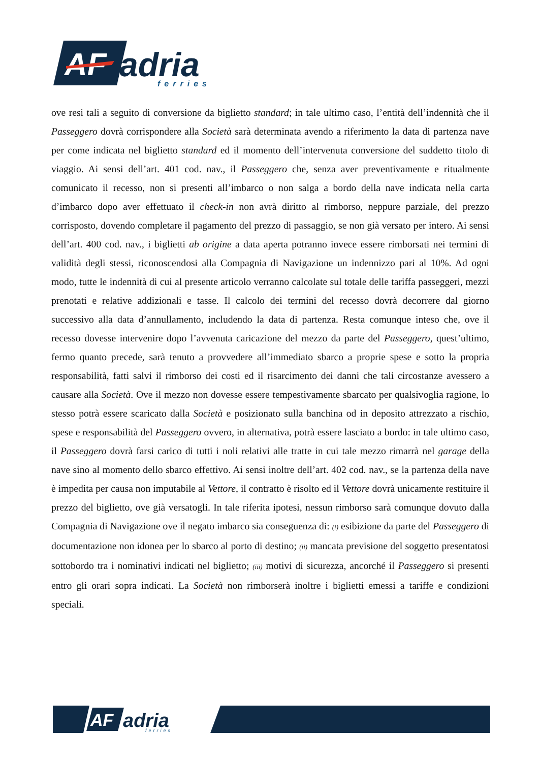AF
adria
ferries
ove resi tali a seguito di conversione da biglietto standard; in tale ultimo caso, l’entità dell’indennità che il Passeggero dovrà corrispondere alla Società sarà determinata avendo a riferimento la data di partenza nave per come indicata nel biglietto standard ed il momento dell’intervenuta conversione del suddetto titolo di viaggio. Ai sensi dell’art. 401 cod. nav., il Passeggero che, senza aver preventivamente e ritualmente comunicato il recesso, non si presenti all’imbarco o non salga a bordo della nave indicata nella carta d’imbarco dopo aver effettuato il check-in non avrà diritto al rimborso, neppure parziale, del prezzo corrisposto, dovendo completare il pagamento del prezzo di passaggio, se non già versato per intero. Ai sensi dell’art. 400 cod. nav., i biglietti ab origine a data aperta potranno invece essere rimborsati nei termini di validità degli stessi, riconoscendosi alla Compagnia di Navigazione un indennizzo pari al 10%. Ad ogni modo, tutte le indennità di cui al presente articolo verranno calcolate sul totale delle tariffa passeggeri, mezzi prenotati e relative addizionali e tasse. Il calcolo dei termini del recesso dovrà decorrere dal giorno successivo alla data d’annullamento, includendo la data di partenza. Resta comunque inteso che, ove il recesso dovesse intervenire dopo l’avvenuta caricazione del mezzo da parte del Passeggero, quest’ultimo, fermo quanto precede, sarà tenuto a provvedere all’immediato sbarco a proprie spese e sotto la propria responsabilità, fatti salvi il rimborso dei costi ed il risarcimento dei danni che tali circostanze avessero a causare alla Società. Ove il mezzo non dovesse essere tempestivamente sbarcato per qualsivoglia ragione, lo stesso potrà essere scaricato dalla Società e posizionato sulla banchina od in deposito attrezzato a rischio, spese e responsabilità del Passeggero ovvero, in alternativa, potrà essere lasciato a bordo: in tale ultimo caso, il Passeggero dovrà farsi carico di tutti i noli relativi alle tratte in cui tale mezzo rimarrà nel garage della nave sino al momento dello sbarco effettivo. Ai sensi inoltre dell’art. 402 cod. nav., se la partenza della nave è impedita per causa non imputabile al Vettore, il contratto è risolto ed il Vettore dovrà unicamente restituire il prezzo del biglietto, ove già versatogli. In tale riferita ipotesi, nessun rimborso sarà comunque dovuto dalla Compagnia di Navigazione ove il negato imbarco sia conseguenza di: (i) esibizione da parte del Passeggero di documentazione non idonea per lo sbarco al porto di destino; (ii) mancata previsione del soggetto presentatosi sottobordo tra i nominativi indicati nel biglietto; (iii) motivi di sicurezza, ancorché il Passeggero si presenti entro gli orari sopra indicati. La Società non rimborserà inoltre i biglietti emessi a tariffe e condizioni speciali.
AF
adria
ferries